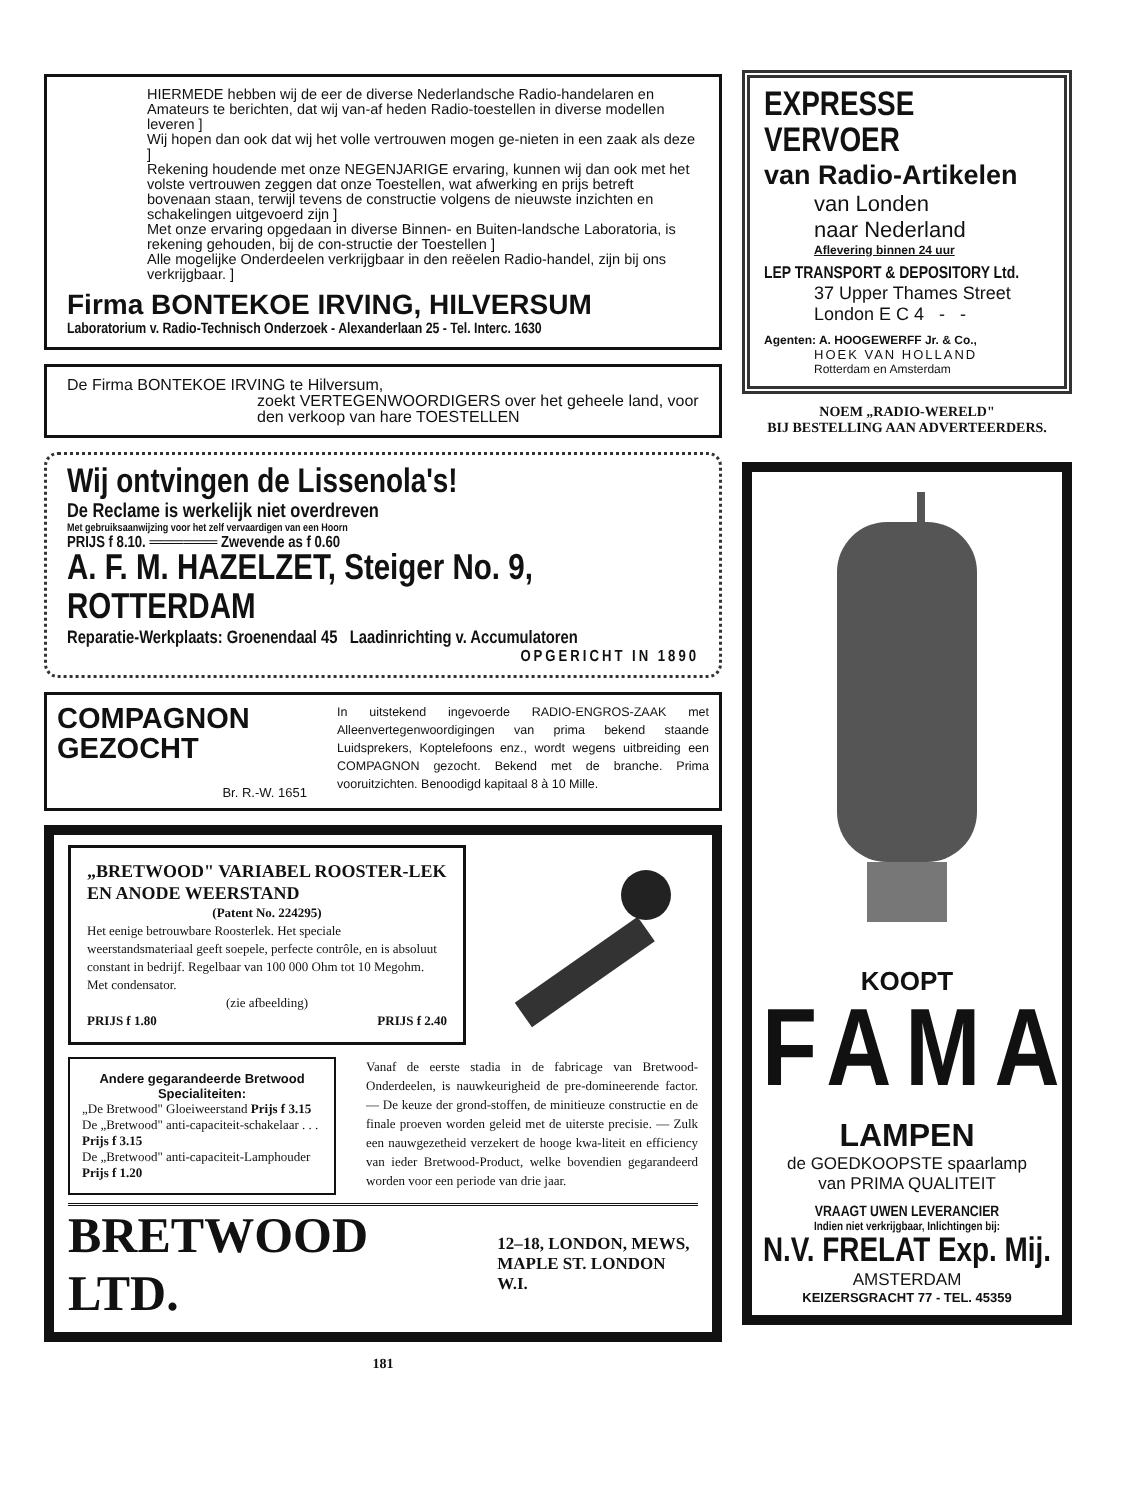HIERMEDE hebben wij de eer de diverse Nederlandsche Radio-handelaren en Amateurs te berichten, dat wij van-af heden Radio-toestellen in diverse modellen leveren ]
Wij hopen dan ook dat wij het volle vertrouwen mogen ge-nieten in een zaak als deze ]
Rekening houdende met onze NEGENJARIGE ervaring, kunnen wij dan ook met het volste vertrouwen zeggen dat onze Toestellen, wat afwerking en prijs betreft bovenaan staan, terwijl tevens de constructie volgens de nieuwste inzichten en schakelingen uitgevoerd zijn ]
Met onze ervaring opgedaan in diverse Binnen- en Buiten-landsche Laboratoria, is rekening gehouden, bij de con-structie der Toestellen ]
Alle mogelijke Onderdeelen verkrijgbaar in den reëelen Radio-handel, zijn bij ons verkrijgbaar. ]
Firma BONTEKOE IRVING, HILVERSUM
Laboratorium v. Radio-Technisch Onderzoek - Alexanderlaan 25 - Tel. Interc. 1630
De Firma BONTEKOE IRVING te Hilversum,
zoekt VERTEGENWOORDIGERS over het geheele land, voor den verkoop van hare TOESTELLEN
Wij ontvingen de Lissenola's!
De Reclame is werkelijk niet overdreven
Met gebruiksaanwijzing voor het zelf vervaardigen van een Hoorn
PRIJS f 8.10. ══════ Zwevende as f 0.60
A. F. M. HAZELZET, Steiger No. 9, ROTTERDAM
Reparatie-Werkplaats: Groenendaal 45 Laadinrichting v. Accumulatoren
OPGERICHT IN 1890
COMPAGNON GEZOCHT
Br. R.-W. 1651
In uitstekend ingevoerde RADIO-ENGROS-ZAAK met Alleenvertegenwoordigingen van prima bekend staande Luidsprekers, Koptelefoons enz., wordt wegens uitbreiding een COMPAGNON gezocht. Bekend met de branche. Prima vooruitzichten. Benoodigd kapitaal 8 à 10 Mille.
„BRETWOOD" VARIABEL ROOSTER-LEK EN ANODE WEERSTAND
(Patent No. 224295)
Het eenige betrouwbare Roosterlek. Het speciale weerstandsmateriaal geeft soepele, perfecte contrôle, en is absoluut constant in bedrijf. Regelbaar van 100 000 Ohm tot 10 Megohm. Met condensator.
(zie afbeelding)
PRIJS f 1.80 PRIJS f 2.40
Andere gegarandeerde Bretwood Specialiteiten:
„De Bretwood" Gloeiweerstand Prijs f 3.15
De „Bretwood" anti-capaciteit-schakelaar . . . Prijs f 3.15
De „Bretwood" anti-capaciteit-Lamphouder Prijs f 1.20
Vanaf de eerste stadia in de fabricage van Bretwood-Onderdeelen, is nauwkeurigheid de pre-domineerende factor. — De keuze der grond-stoffen, de minitieuze constructie en de finale proeven worden geleid met de uiterste precisie. — Zulk een nauwgezetheid verzekert de hooge kwa-liteit en efficiency van ieder Bretwood-Product, welke bovendien gegarandeerd worden voor een periode van drie jaar.
BRETWOOD LTD. 12–18, LONDON, MEWS,
MAPLE ST. LONDON W.I.
181
EXPRESSE VERVOER
van Radio-Artikelen
van Londen
naar Nederland
Aflevering binnen 24 uur
LEP TRANSPORT & DEPOSITORY Ltd.
37 Upper Thames Street
London E C 4 - -
Agenten: A. HOOGEWERFF Jr. & Co.,
HOEK VAN HOLLAND
Rotterdam en Amsterdam
NOEM „RADIO-WERELD"
BIJ BESTELLING AAN ADVERTEERDERS.
KOOPT
FAMA
LAMPEN
de GOEDKOOPSTE spaarlamp
van PRIMA QUALITEIT
VRAAGT UWEN LEVERANCIER
Indien niet verkrijgbaar, Inlichtingen bij:
N.V. FRELAT Exp. Mij.
AMSTERDAM
KEIZERSGRACHT 77 - TEL. 45359